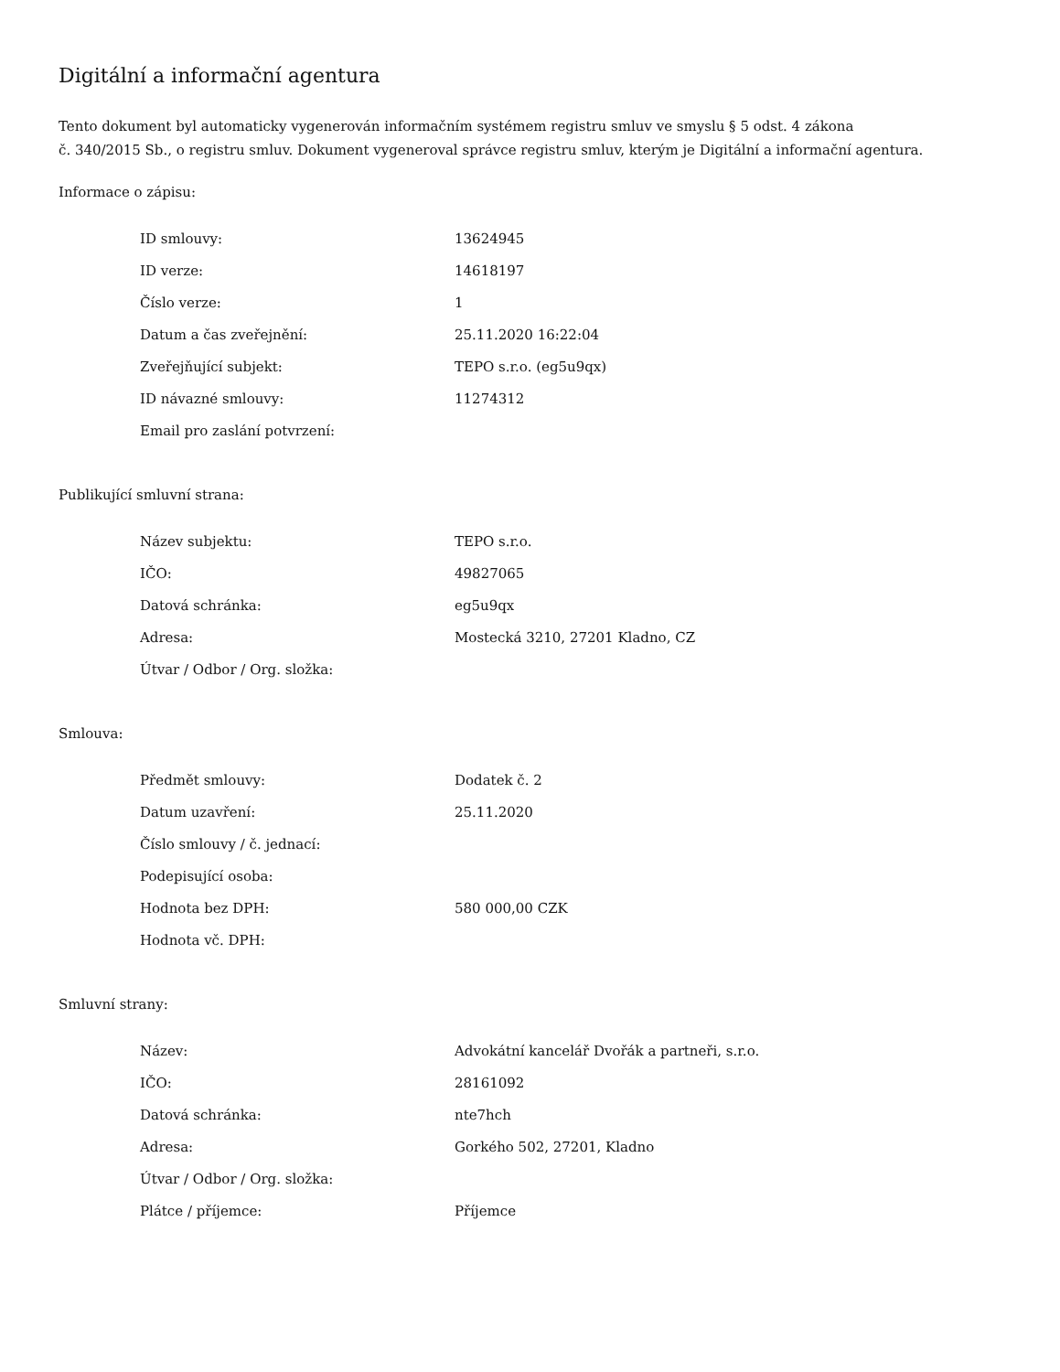Digitální a informační agentura
Tento dokument byl automaticky vygenerován informačním systémem registru smluv ve smyslu § 5 odst. 4 zákona
č. 340/2015 Sb., o registru smluv. Dokument vygeneroval správce registru smluv, kterým je Digitální a informační agentura.
Informace o zápisu:
| ID smlouvy: | 13624945 |
| ID verze: | 14618197 |
| Číslo verze: | 1 |
| Datum a čas zveřejnění: | 25.11.2020 16:22:04 |
| Zveřejňující subjekt: | TEPO s.r.o. (eg5u9qx) |
| ID návazné smlouvy: | 11274312 |
| Email pro zaslání potvrzení: | |
Publikující smluvní strana:
| Název subjektu: | TEPO s.r.o. |
| IČO: | 49827065 |
| Datová schránka: | eg5u9qx |
| Adresa: | Mostecká 3210, 27201 Kladno, CZ |
| Útvar / Odbor / Org. složka: | |
Smlouva:
| Předmět smlouvy: | Dodatek č. 2 |
| Datum uzavření: | 25.11.2020 |
| Číslo smlouvy / č. jednací: | |
| Podepisující osoba: | |
| Hodnota bez DPH: | 580 000,00 CZK |
| Hodnota vč. DPH: | |
Smluvní strany:
| Název: | Advokátní kancelář Dvořák a partneři, s.r.o. |
| IČO: | 28161092 |
| Datová schránka: | nte7hch |
| Adresa: | Gorkého 502, 27201, Kladno |
| Útvar / Odbor / Org. složka: | |
| Plátce / příjemce: | Příjemce |